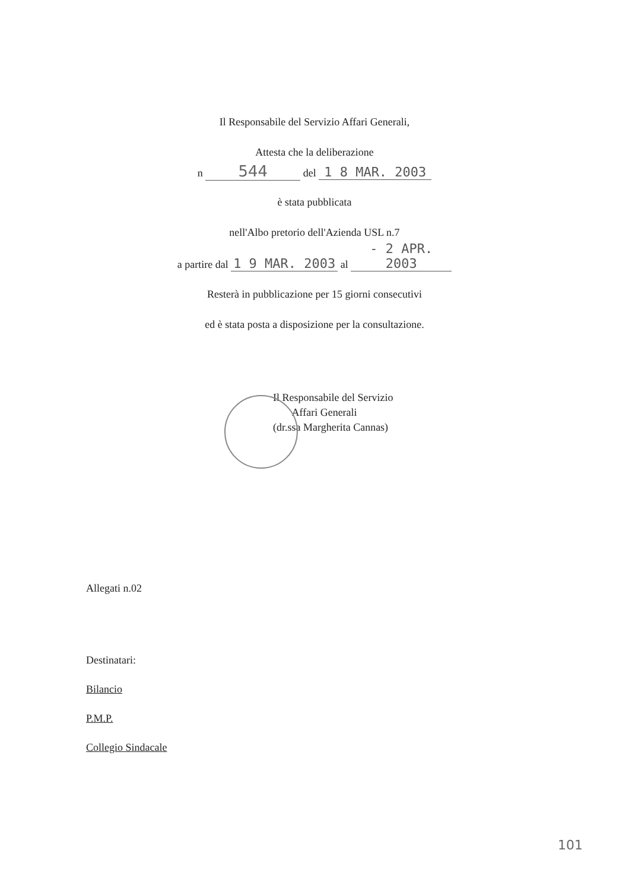Il Responsabile del Servizio Affari Generali,
Attesta che la deliberazione
n 544 del 1 8 MAR. 2003
è stata pubblicata
nell'Albo pretorio dell'Azienda USL n.7
a partire dal 1 9 MAR. 2003 al - 2 APR. 2003
Resterà in pubblicazione per 15 giorni consecutivi
ed è stata posta a disposizione per la consultazione.
Il Responsabile del Servizio
Affari Generali
(dr.ssa Margherita Cannas)
Allegati n.02
Destinatari:
Bilancio
P.M.P.
Collegio Sindacale
101